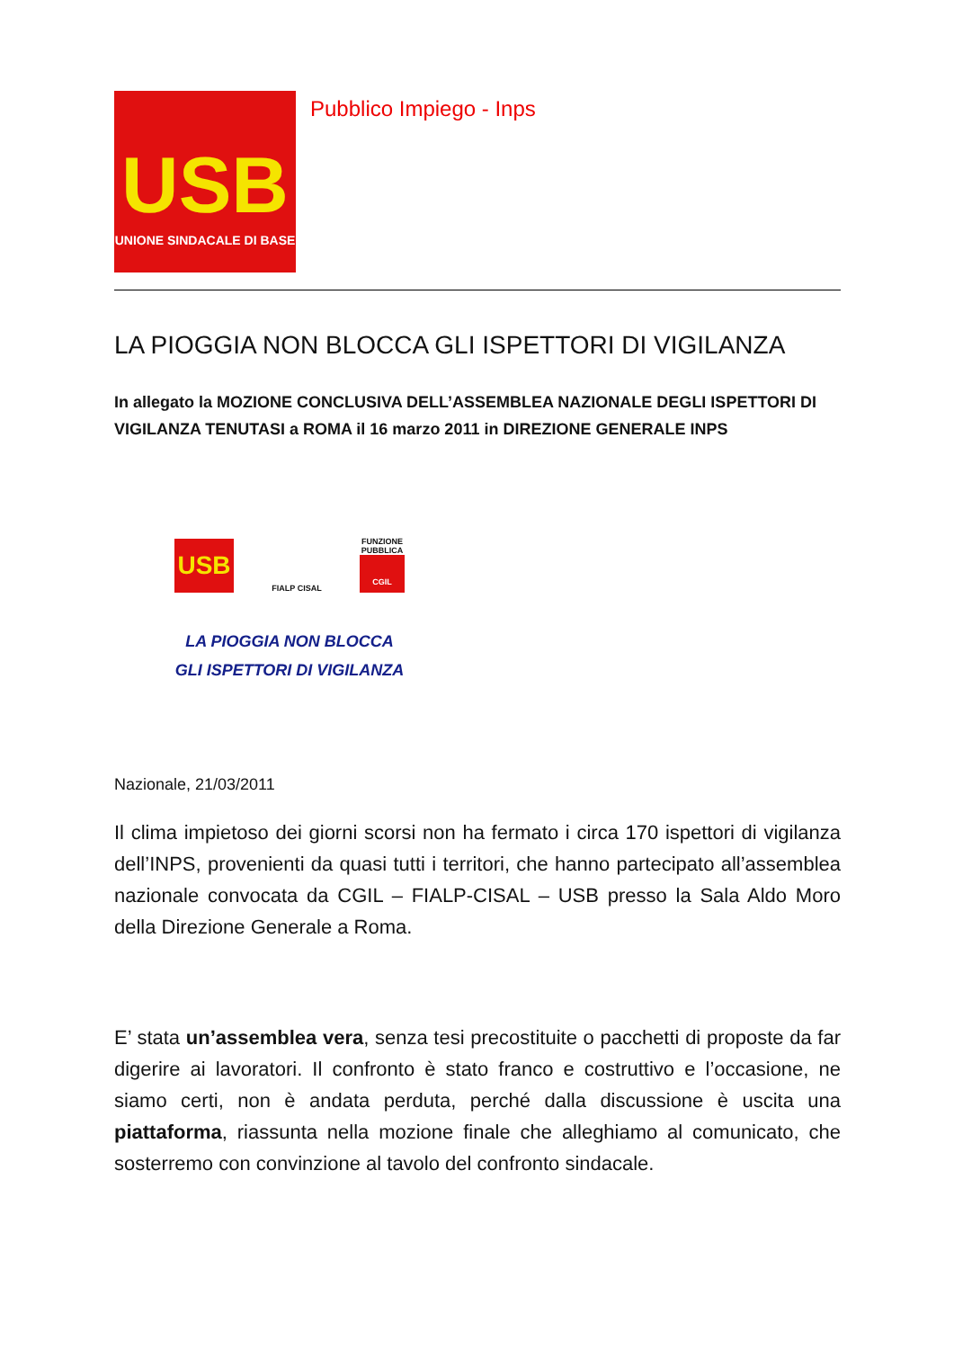USB
UNIONE SINDACALE DI BASE
Pubblico Impiego - Inps
LA PIOGGIA NON BLOCCA GLI ISPETTORI DI VIGILANZA
In allegato la MOZIONE CONCLUSIVA DELL’ASSEMBLEA NAZIONALE DEGLI ISPETTORI DI VIGILANZA TENUTASI a ROMA il 16 marzo 2011 in DIREZIONE GENERALE INPS
USB
FIALP CISAL
FUNZIONE PUBBLICA
CGIL
LA PIOGGIA NON BLOCCA
GLI ISPETTORI DI VIGILANZA
Nazionale, 21/03/2011
Il clima impietoso dei giorni scorsi non ha fermato i circa 170 ispettori di vigilanza dell’INPS, provenienti da quasi tutti i territori, che hanno partecipato all’assemblea nazionale convocata da CGIL – FIALP-CISAL – USB presso la Sala Aldo Moro della Direzione Generale a Roma.
E’ stata un’assemblea vera, senza tesi precostituite o pacchetti di proposte da far digerire ai lavoratori. Il confronto è stato franco e costruttivo e l’occasione, ne siamo certi, non è andata perduta, perché dalla discussione è uscita una piattaforma, riassunta nella mozione finale che alleghiamo al comunicato, che sosterremo con convinzione al tavolo del confronto sindacale.